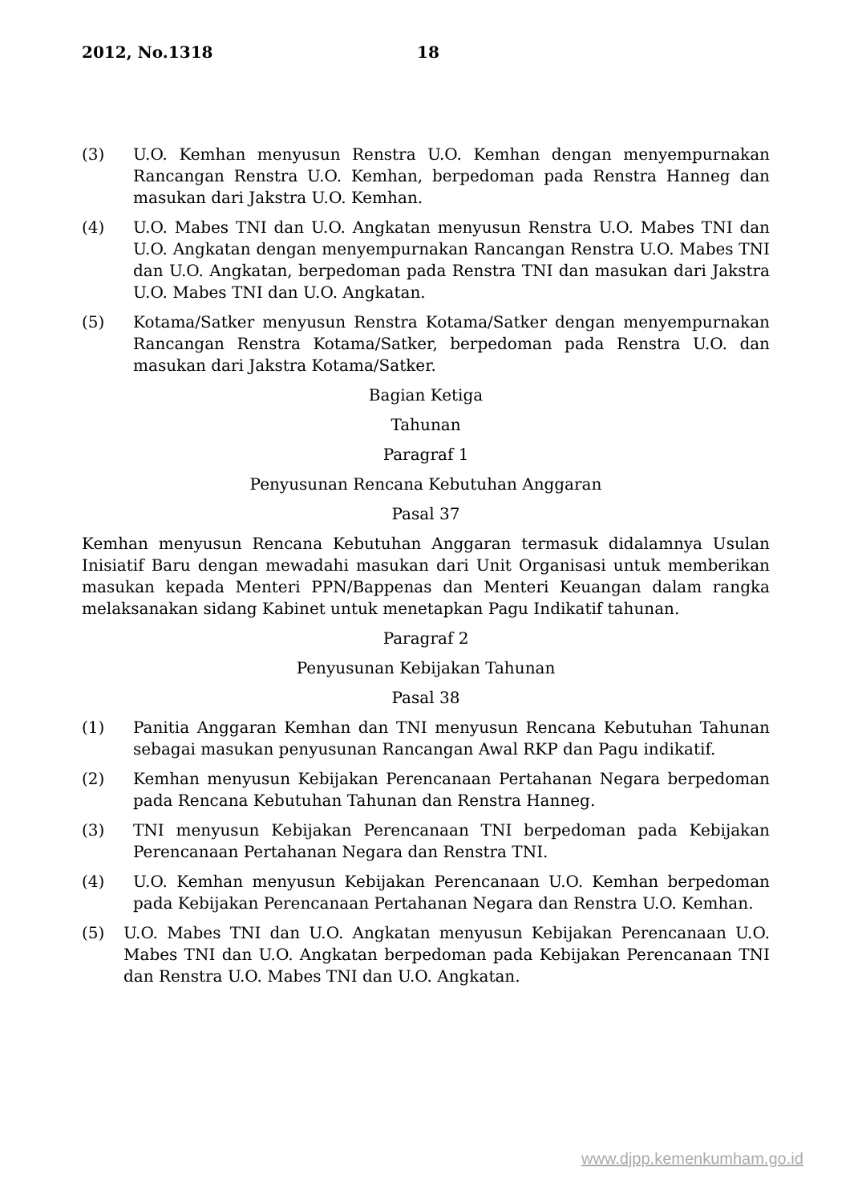2012, No.1318 18
(3) U.O. Kemhan menyusun Renstra U.O. Kemhan dengan menyempurnakan Rancangan Renstra U.O. Kemhan, berpedoman pada Renstra Hanneg dan masukan dari Jakstra U.O. Kemhan.
(4) U.O. Mabes TNI dan U.O. Angkatan menyusun Renstra U.O. Mabes TNI dan U.O. Angkatan dengan menyempurnakan Rancangan Renstra U.O. Mabes TNI dan U.O. Angkatan, berpedoman pada Renstra TNI dan masukan dari Jakstra U.O. Mabes TNI dan U.O. Angkatan.
(5) Kotama/Satker menyusun Renstra Kotama/Satker dengan menyempurnakan Rancangan Renstra Kotama/Satker, berpedoman pada Renstra U.O. dan masukan dari Jakstra Kotama/Satker.
Bagian Ketiga
Tahunan
Paragraf 1
Penyusunan Rencana Kebutuhan Anggaran
Pasal 37
Kemhan menyusun Rencana Kebutuhan Anggaran termasuk didalamnya Usulan Inisiatif Baru dengan mewadahi masukan dari Unit Organisasi untuk memberikan masukan kepada Menteri PPN/Bappenas dan Menteri Keuangan dalam rangka melaksanakan sidang Kabinet untuk menetapkan Pagu Indikatif tahunan.
Paragraf 2
Penyusunan Kebijakan Tahunan
Pasal 38
(1) Panitia Anggaran Kemhan dan TNI menyusun Rencana Kebutuhan Tahunan sebagai masukan penyusunan Rancangan Awal RKP dan Pagu indikatif.
(2) Kemhan menyusun Kebijakan Perencanaan Pertahanan Negara berpedoman pada Rencana Kebutuhan Tahunan dan Renstra Hanneg.
(3) TNI menyusun Kebijakan Perencanaan TNI berpedoman pada Kebijakan Perencanaan Pertahanan Negara dan Renstra TNI.
(4) U.O. Kemhan menyusun Kebijakan Perencanaan U.O. Kemhan berpedoman pada Kebijakan Perencanaan Pertahanan Negara dan Renstra U.O. Kemhan.
(5) U.O. Mabes TNI dan U.O. Angkatan menyusun Kebijakan Perencanaan U.O. Mabes TNI dan U.O. Angkatan berpedoman pada Kebijakan Perencanaan TNI dan Renstra U.O. Mabes TNI dan U.O. Angkatan.
www.djpp.kemenkumham.go.id